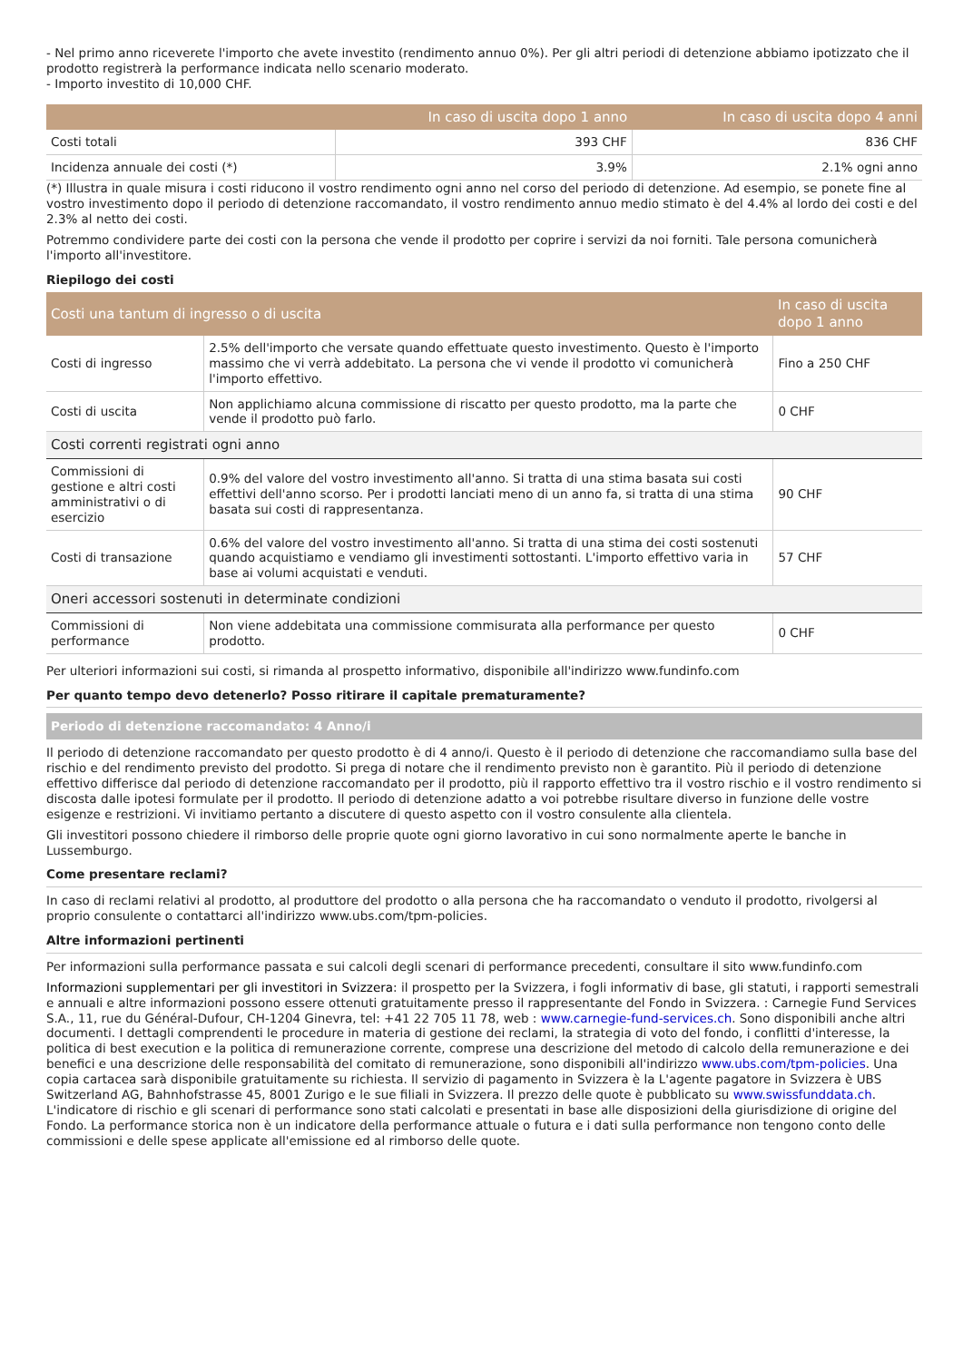- Nel primo anno riceverete l'importo che avete investito (rendimento annuo 0%). Per gli altri periodi di detenzione abbiamo ipotizzato che il prodotto registrerà la performance indicata nello scenario moderato.
- Importo investito di 10,000 CHF.
| | In caso di uscita dopo 1 anno | In caso di uscita dopo 4 anni |
| --- | --- | --- |
| Costi totali | 393 CHF | 836 CHF |
| Incidenza annuale dei costi (*) | 3.9% | 2.1% ogni anno |
(*) Illustra in quale misura i costi riducono il vostro rendimento ogni anno nel corso del periodo di detenzione. Ad esempio, se ponete fine al vostro investimento dopo il periodo di detenzione raccomandato, il vostro rendimento annuo medio stimato è del 4.4% al lordo dei costi e del 2.3% al netto dei costi.
Potremmo condividere parte dei costi con la persona che vende il prodotto per coprire i servizi da noi forniti. Tale persona comunicherà l'importo all'investitore.
Riepilogo dei costi
| Costi una tantum di ingresso o di uscita | | In caso di uscita dopo 1 anno |
| --- | --- | --- |
| Costi di ingresso | 2.5% dell'importo che versate quando effettuate questo investimento. Questo è l'importo massimo che vi verrà addebitato. La persona che vi vende il prodotto vi comunicherà l'importo effettivo. | Fino a 250 CHF |
| Costi di uscita | Non applichiamo alcuna commissione di riscatto per questo prodotto, ma la parte che vende il prodotto può farlo. | 0 CHF |
| Costi correnti registrati ogni anno | | |
| Commissioni di gestione e altri costi amministrativi o di esercizio | 0.9% del valore del vostro investimento all'anno. Si tratta di una stima basata sui costi effettivi dell'anno scorso. Per i prodotti lanciati meno di un anno fa, si tratta di una stima basata sui costi di rappresentanza. | 90 CHF |
| Costi di transazione | 0.6% del valore del vostro investimento all'anno. Si tratta di una stima dei costi sostenuti quando acquistiamo e vendiamo gli investimenti sottostanti. L'importo effettivo varia in base ai volumi acquistati e venduti. | 57 CHF |
| Oneri accessori sostenuti in determinate condizioni | | |
| Commissioni di performance | Non viene addebitata una commissione commisurata alla performance per questo prodotto. | 0 CHF |
Per ulteriori informazioni sui costi, si rimanda al prospetto informativo, disponibile all'indirizzo www.fundinfo.com
Per quanto tempo devo detenerlo? Posso ritirare il capitale prematuramente?
Periodo di detenzione raccomandato: 4 Anno/i
Il periodo di detenzione raccomandato per questo prodotto è di 4 anno/i. Questo è il periodo di detenzione che raccomandiamo sulla base del rischio e del rendimento previsto del prodotto. Si prega di notare che il rendimento previsto non è garantito. Più il periodo di detenzione effettivo differisce dal periodo di detenzione raccomandato per il prodotto, più il rapporto effettivo tra il vostro rischio e il vostro rendimento si discosta dalle ipotesi formulate per il prodotto. Il periodo di detenzione adatto a voi potrebbe risultare diverso in funzione delle vostre esigenze e restrizioni. Vi invitiamo pertanto a discutere di questo aspetto con il vostro consulente alla clientela.
Gli investitori possono chiedere il rimborso delle proprie quote ogni giorno lavorativo in cui sono normalmente aperte le banche in Lussemburgo.
Come presentare reclami?
In caso di reclami relativi al prodotto, al produttore del prodotto o alla persona che ha raccomandato o venduto il prodotto, rivolgersi al proprio consulente o contattarci all'indirizzo www.ubs.com/tpm-policies.
Altre informazioni pertinenti
Per informazioni sulla performance passata e sui calcoli degli scenari di performance precedenti, consultare il sito www.fundinfo.com
Informazioni supplementari per gli investitori in Svizzera: il prospetto per la Svizzera, i fogli informativ di base, gli statuti, i rapporti semestrali e annuali e altre informazioni possono essere ottenuti gratuitamente presso il rappresentante del Fondo in Svizzera. : Carnegie Fund Services S.A., 11, rue du Général-Dufour, CH-1204 Ginevra, tel: +41 22 705 11 78, web : www.carnegie-fund-services.ch. Sono disponibili anche altri documenti. I dettagli comprendenti le procedure in materia di gestione dei reclami, la strategia di voto del fondo, i conflitti d'interesse, la politica di best execution e la politica di remunerazione corrente, comprese una descrizione del metodo di calcolo della remunerazione e dei benefici e una descrizione delle responsabilità del comitato di remunerazione, sono disponibili all'indirizzo www.ubs.com/tpm-policies. Una copia cartacea sarà disponibile gratuitamente su richiesta. Il servizio di pagamento in Svizzera è la L'agente pagatore in Svizzera è UBS Switzerland AG, Bahnhofstrasse 45, 8001 Zurigo e le sue filiali in Svizzera. Il prezzo delle quote è pubblicato su www.swissfunddata.ch. L'indicatore di rischio e gli scenari di performance sono stati calcolati e presentati in base alle disposizioni della giurisdizione di origine del Fondo. La performance storica non è un indicatore della performance attuale o futura e i dati sulla performance non tengono conto delle commissioni e delle spese applicate all'emissione ed al rimborso delle quote.